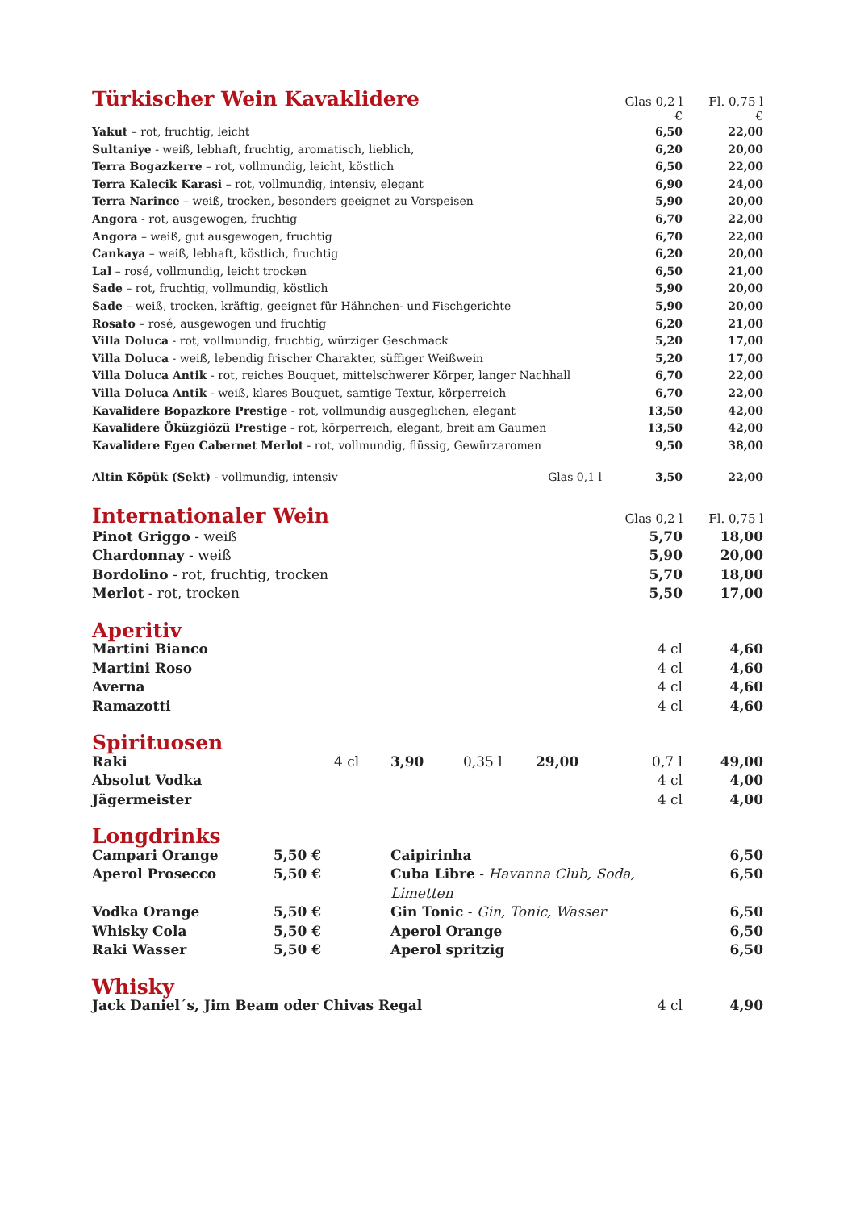| Türkischer Wein Kavaklidere | Glas 0,2 l € | Fl. 0,75 l € |
| --- | --- | --- |
| Yakut – rot, fruchtig, leicht | 6,50 | 22,00 |
| Sultaniye - weiß, lebhaft, fruchtig, aromatisch, lieblich, | 6,20 | 20,00 |
| Terra Bogazkerre – rot, vollmundig, leicht, köstlich | 6,50 | 22,00 |
| Terra Kalecik Karasi – rot, vollmundig, intensiv, elegant | 6,90 | 24,00 |
| Terra Narince – weiß, trocken, besonders geeignet zu Vorspeisen | 5,90 | 20,00 |
| Angora - rot, ausgewogen, fruchtig | 6,70 | 22,00 |
| Angora – weiß, gut ausgewogen, fruchtig | 6,70 | 22,00 |
| Cankaya – weiß, lebhaft, köstlich, fruchtig | 6,20 | 20,00 |
| Lal – rosé, vollmundig, leicht trocken | 6,50 | 21,00 |
| Sade – rot, fruchtig, vollmundig, köstlich | 5,90 | 20,00 |
| Sade – weiß, trocken, kräftig, geeignet für Hähnchen- und Fischgerichte | 5,90 | 20,00 |
| Rosato – rosé, ausgewogen und fruchtig | 6,20 | 21,00 |
| Villa Doluca - rot, vollmundig, fruchtig, würziger Geschmack | 5,20 | 17,00 |
| Villa Doluca - weiß, lebendig frischer Charakter, süffiger Weißwein | 5,20 | 17,00 |
| Villa Doluca Antik - rot, reiches Bouquet, mittelschwerer Körper, langer Nachhall | 6,70 | 22,00 |
| Villa Doluca Antik - weiß, klares Bouquet, samtige Textur, körperreich | 6,70 | 22,00 |
| Kavalidere Bopazkore Prestige - rot, vollmundig ausgeglichen, elegant | 13,50 | 42,00 |
| Kavalidere Öküzgiözü Prestige - rot, körperreich, elegant, breit am Gaumen | 13,50 | 42,00 |
| Kavalidere Egeo Cabernet Merlot - rot, vollmundig, flüssig, Gewürzaromen | 9,50 | 38,00 |
| Altin Köpük (Sekt) - vollmundig, intensiv Glas 0,1 l | 3,50 | 22,00 |
| Internationaler Wein | Glas 0,2 l | Fl. 0,75 l |
| --- | --- | --- |
| Pinot Griggo - weiß | 5,70 | 18,00 |
| Chardonnay - weiß | 5,90 | 20,00 |
| Bordolino - rot, fruchtig, trocken | 5,70 | 18,00 |
| Merlot - rot, trocken | 5,50 | 17,00 |
| Aperitiv | | |
| Martini Bianco | 4 cl | 4,60 |
| Martini Roso | 4 cl | 4,60 |
| Averna | 4 cl | 4,60 |
| Ramazotti | 4 cl | 4,60 |
| Spirituosen | | | | | | |
| Raki | 4 cl | 3,90 | 0,35 l | 29,00 | 0,7 l | 49,00 |
| Absolut Vodka | | | | | 4 cl | 4,00 |
| Jägermeister | | | | | 4 cl | 4,00 |
| Longdrinks | | | |
| Campari Orange | 5,50 € | Caipirinha | 6,50 |
| Aperol Prosecco | 5,50 € | Cuba Libre - Havanna Club, Soda, Limetten | 6,50 |
| Vodka Orange | 5,50 € | Gin Tonic - Gin, Tonic, Wasser | 6,50 |
| Whisky Cola | 5,50 € | Aperol Orange | 6,50 |
| Raki Wasser | 5,50 € | Aperol spritzig | 6,50 |
| Whisky | | |
| Jack Daniel´s, Jim Beam oder Chivas Regal | 4 cl | 4,90 |